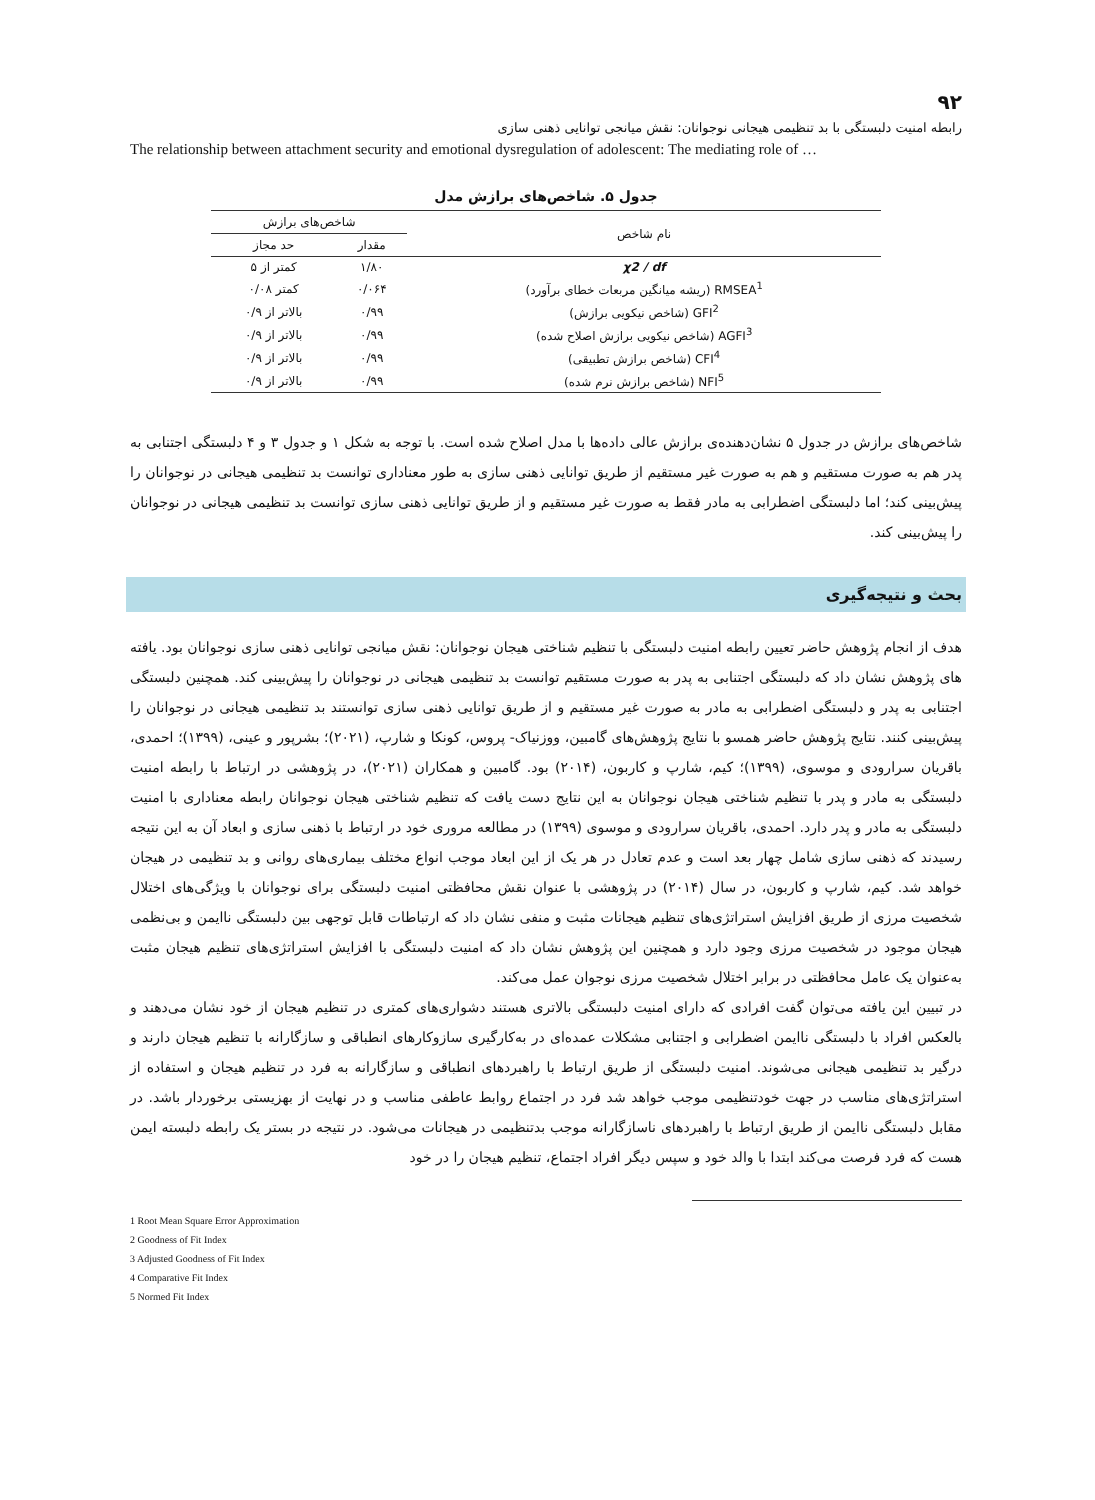۹۲
رابطه امنیت دلبستگی با بد تنظیمی هیجانی نوجوانان: نقش میانجی توانایی ذهنی سازی
The relationship between attachment security and emotional dysregulation of adolescent: The mediating role of …
جدول ۵. شاخص‌های برازش مدل
| نام شاخص | شاخص‌های برازش | |
| --- | --- | --- |
| | مقدار | حد مجاز |
| χ2 / df | ۱/۸۰ | کمتر از ۵ |
| RMSEA<sup>1</sup> (ریشه میانگین مربعات خطای برآورد) | ۰/۰۶۴ | کمتر ۰/۰۸ |
| GFI<sup>2</sup> (شاخص نیکویی برازش) | ۰/۹۹ | بالاتر از ۰/۹ |
| AGFI<sup>3</sup> (شاخص نیکویی برازش اصلاح شده) | ۰/۹۹ | بالاتر از ۰/۹ |
| CFI<sup>4</sup> (شاخص برازش تطبیقی) | ۰/۹۹ | بالاتر از ۰/۹ |
| NFI<sup>5</sup> (شاخص برازش نرم شده) | ۰/۹۹ | بالاتر از ۰/۹ |
شاخص‌های برازش در جدول ۵ نشان‌دهنده‌ی برازش عالی داده‌ها با مدل اصلاح شده است. با توجه به شکل ۱ و جدول ۳ و ۴ دلبستگی اجتنابی به پدر هم به صورت مستقیم و هم به صورت غیر مستقیم از طریق توانایی ذهنی سازی به طور معناداری توانست بد تنظیمی هیجانی در نوجوانان را پیش‌بینی کند؛ اما دلبستگی اضطرابی به مادر فقط به صورت غیر مستقیم و از طریق توانایی ذهنی سازی توانست بد تنظیمی هیجانی در نوجوانان را پیش‌بینی کند.
بحث و نتیجه‌گیری
هدف از انجام پژوهش حاضر تعیین رابطه امنیت دلبستگی با تنظیم شناختی هیجان نوجوانان: نقش میانجی توانایی ذهنی سازی نوجوانان بود. یافته های پژوهش نشان داد که دلبستگی اجتنابی به پدر به صورت مستقیم توانست بد تنظیمی هیجانی در نوجوانان را پیش‌بینی کند. همچنین دلبستگی اجتنابی به پدر و دلبستگی اضطرابی به مادر به صورت غیر مستقیم و از طریق توانایی ذهنی سازی توانستند بد تنظیمی هیجانی در نوجوانان را پیش‌بینی کنند. نتایج پژوهش حاضر همسو با نتایج پژوهش‌های گامبین، ووزنیاک- پروس، کونکا و شارپ، (۲۰۲۱)؛ بشرپور و عینی، (۱۳۹۹)؛ احمدی، باقریان سرارودی و موسوی، (۱۳۹۹)؛ کیم، شارپ و کاربون، (۲۰۱۴) بود. گامبین و همکاران (۲۰۲۱)، در پژوهشی در ارتباط با رابطه امنیت دلبستگی به مادر و پدر با تنظیم شناختی هیجان نوجوانان به این نتایج دست یافت که تنظیم شناختی هیجان نوجوانان رابطه معناداری با امنیت دلبستگی به مادر و پدر دارد. احمدی، باقریان سرارودی و موسوی (۱۳۹۹) در مطالعه مروری خود در ارتباط با ذهنی سازی و ابعاد آن به این نتیجه رسیدند که ذهنی سازی شامل چهار بعد است و عدم تعادل در هر یک از این ابعاد موجب انواع مختلف بیماری‌های روانی و بد تنظیمی در هیجان خواهد شد. کیم، شارپ و کاربون، در سال (۲۰۱۴) در پژوهشی با عنوان نقش محافظتی امنیت دلبستگی برای نوجوانان با ویژگی‌های اختلال شخصیت مرزی از طریق افزایش استراتژی‌های تنظیم هیجانات مثبت و منفی نشان داد که ارتباطات قابل توجهی بین دلبستگی ناایمن و بی‌نظمی هیجان موجود در شخصیت مرزی وجود دارد و همچنین این پژوهش نشان داد که امنیت دلبستگی با افزایش استراتژی‌های تنظیم هیجان مثبت به‌عنوان یک عامل محافظتی در برابر اختلال شخصیت مرزی نوجوان عمل می‌کند.
در تبیین این یافته می‌توان گفت افرادی که دارای امنیت دلبستگی بالاتری هستند دشواری‌های کمتری در تنظیم هیجان از خود نشان می‌دهند و بالعکس افراد با دلبستگی ناایمن اضطرابی و اجتنابی مشکلات عمده‌ای در به‌کارگیری سازوکارهای انطباقی و سازگارانه با تنظیم هیجان دارند و درگیر بد تنظیمی هیجانی می‌شوند. امنیت دلبستگی از طریق ارتباط با راهبردهای انطباقی و سازگارانه به فرد در تنظیم هیجان و استفاده از استراتژی‌های مناسب در جهت خودتنظیمی موجب خواهد شد فرد در اجتماع روابط عاطفی مناسب و در نهایت از بهزیستی برخوردار باشد. در مقابل دلبستگی ناایمن از طریق ارتباط با راهبردهای ناسازگارانه موجب بدتنظیمی در هیجانات می‌شود. در نتیجه در بستر یک رابطه دلبسته ایمن هست که فرد فرصت می‌کند ابتدا با والد خود و سپس دیگر افراد اجتماع، تنظیم هیجان را در خود
1 Root Mean Square Error Approximation
2 Goodness of Fit Index
3 Adjusted Goodness of Fit Index
4 Comparative Fit Index
5 Normed Fit Index